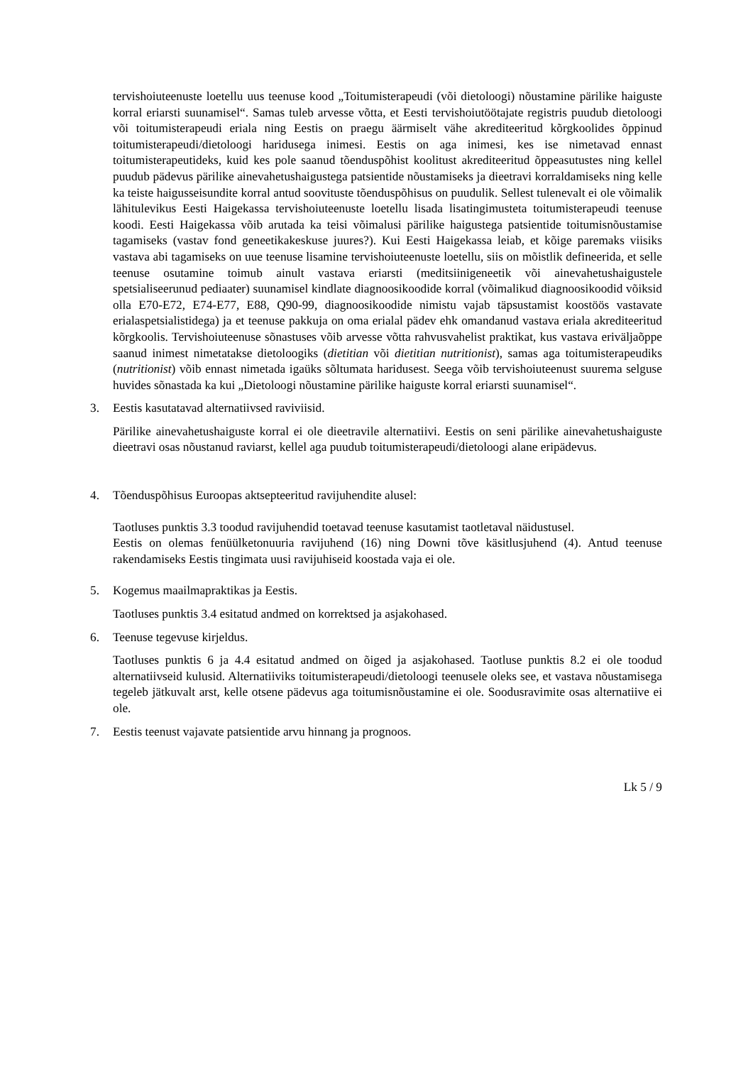tervishoiuteenuste loetellu uus teenuse kood „Toitumisterapeudi (või dietoloogi) nõustamine pärilike haiguste korral eriarsti suunamisel“. Samas tuleb arvesse võtta, et Eesti tervishoiutöötajate registris puudub dietoloogi või toitumisterapeudi eriala ning Eestis on praegu äärmiselt vähe akrediteeritud kõrgkoolides õppinud toitumisterapeudi/dietoloogi haridusega inimesi. Eestis on aga inimesi, kes ise nimetavad ennast toitumisterapeutideks, kuid kes pole saanud tõenduspõhist koolitust akrediteeritud õppeasutustes ning kellel puudub pädevus pärilike ainevahetushaigustega patsientide nõustamiseks ja dieetravi korraldamiseks ning kelle ka teiste haigusseisundite korral antud soovituste tõenduspõhisus on puudulik. Sellest tulenevalt ei ole võimalik lähitulevikus Eesti Haigekassa tervishoiuteenuste loetellu lisada lisatingimusteta toitumisterapeudi teenuse koodi. Eesti Haigekassa võib arutada ka teisi võimalusi pärilike haigustega patsientide toitumisnõustamise tagamiseks (vastav fond geneetikakeskuse juures?). Kui Eesti Haigekassa leiab, et kõige paremaks viisiks vastava abi tagamiseks on uue teenuse lisamine tervishoiuteenuste loetellu, siis on mõistlik defineerida, et selle teenuse osutamine toimub ainult vastava eriarsti (meditsiinigeneetik või ainevahetushaigustele spetsialiseerunud pediaater) suunamisel kindlate diagnoosikoodide korral (võimalikud diagnoosikoodid võiksid olla E70-E72, E74-E77, E88, Q90-99, diagnoosikoodide nimistu vajab täpsustamist koostöös vastavate erialaspetsialistidega) ja et teenuse pakkuja on oma erialal pädev ehk omandanud vastava eriala akrediteeritud kõrgkoolis. Tervishoiuteenuse sõnastuses võib arvesse võtta rahvusvahelist praktikat, kus vastava eriväljaõppe saanud inimest nimetatakse dietoloogiks (dietitian või dietitian nutritionist), samas aga toitumisterapeudiks (nutritionist) võib ennast nimetada igaüks sõltumata haridusest. Seega võib tervishoiuteenust suurema selguse huvides sõnastada ka kui „Dietoloogi nõustamine pärilike haiguste korral eriarsti suunamisel“.
3. Eestis kasutatavad alternatiivsed raviviisid.
Pärilike ainevahetushaiguste korral ei ole dieetravile alternatiivi. Eestis on seni pärilike ainevahetushaiguste dieetravi osas nõustanud raviarst, kellel aga puudub toitumisterapeudi/dietoloogi alane eripädevus.
4. Tõenduspõhisus Euroopas aktsepteeritud ravijuhendite alusel:
Taotluses punktis 3.3 toodud ravijuhendid toetavad teenuse kasutamist taotletaval näidustusel.
Eestis on olemas fenüülketonuuria ravijuhend (16) ning Downi tõve käsitlusjuhend (4). Antud teenuse rakendamiseks Eestis tingimata uusi ravijuhiseid koostada vaja ei ole.
5. Kogemus maailmapraktikas ja Eestis.
Taotluses punktis 3.4 esitatud andmed on korrektsed ja asjakohased.
6. Teenuse tegevuse kirjeldus.
Taotluses punktis 6 ja 4.4 esitatud andmed on õiged ja asjakohased. Taotluse punktis 8.2 ei ole toodud alternatiivseid kulusid. Alternatiiviks toitumisterapeudi/dietoloogi teenusele oleks see, et vastava nõustamisega tegeleb jätkuvalt arst, kelle otsene pädevus aga toitumisnõustamine ei ole. Soodusravimite osas alternatiive ei ole.
7. Eestis teenust vajavate patsientide arvu hinnang ja prognoos.
Lk 5 / 9